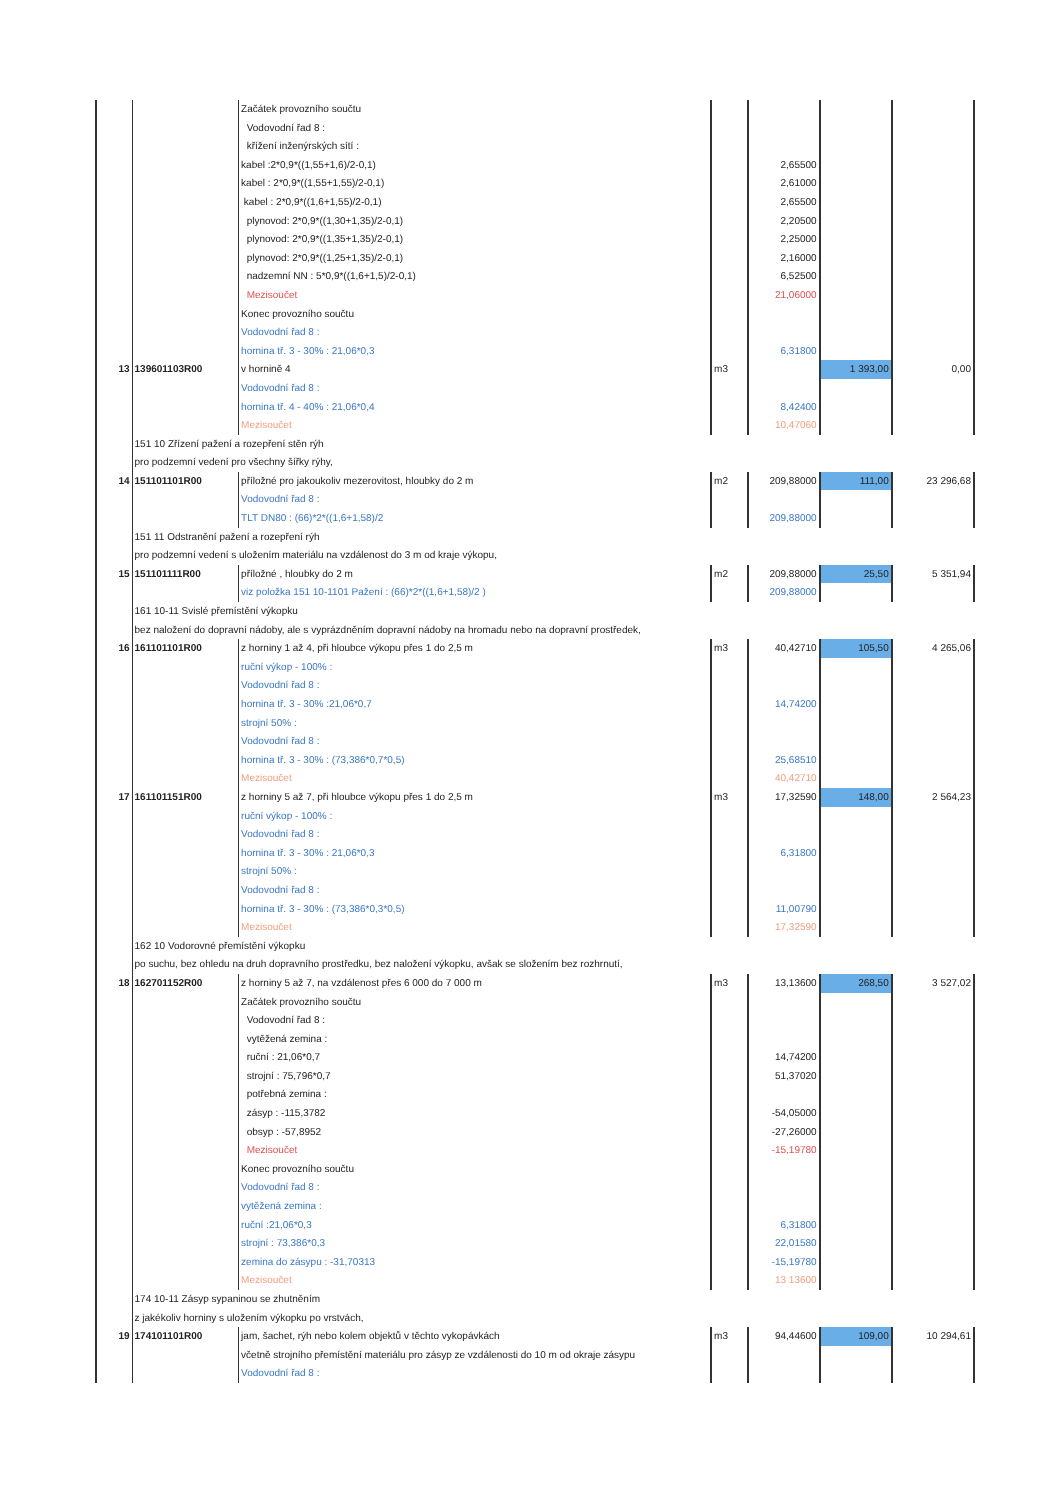| | | Začátek provozního součtu | | | | |
| | | Vodovodní řad 8 : | | | | |
| | | křížení inženýrských sítí : | | | | |
| | | kabel :2*0,9*((1,55+1,6)/2-0,1) | | 2,65500 | | |
| | | kabel : 2*0,9*((1,55+1,55)/2-0,1) | | 2,61000 | | |
| | | kabel : 2*0,9*((1,6+1,55)/2-0,1) | | 2,65500 | | |
| | | plynovod: 2*0,9*((1,30+1,35)/2-0,1) | | 2,20500 | | |
| | | plynovod: 2*0,9*((1,35+1,35)/2-0,1) | | 2,25000 | | |
| | | plynovod: 2*0,9*((1,25+1,35)/2-0,1) | | 2,16000 | | |
| | | nadzemní NN : 5*0,9*((1,6+1,5)/2-0,1) | | 6,52500 | | |
| | | Mezisoučet | | 21,06000 | | |
| | | Konec provozního součtu | | | | |
| | | Vodovodní řad 8 : | | | | |
| | | hornina tř. 3 - 30% : 21,06*0,3 | | 6,31800 | | |
| 13 | 139601103R00 | v hornině 4 | m3 | | 1 393,00 | 0,00 |
| | | Vodovodní řad 8 : | | | | |
| | | hornina tř. 4 - 40% : 21,06*0,4 | | 8,42400 | | |
| | | Mezisoučet | | 10,47060 | | |
| | 151 10 Zřízení pažení a rozepření stěn rýh | | | | | |
| | pro podzemní vedení pro všechny šířky rýhy, | | | | | |
| 14 | 151101101R00 | příložné pro jakoukoliv mezerovitost, hloubky do 2 m | m2 | 209,88000 | 111,00 | 23 296,68 |
| | | Vodovodní řad 8 : | | | | |
| | | TLT DN80 : (66)*2*((1,6+1,58)/2 | | 209,88000 | | |
| | 151 11 Odstranění pažení a rozepření rýh | | | | | |
| | pro podzemní vedení s uložením materiálu na vzdálenost do 3 m od kraje výkopu, | | | | | |
| 15 | 151101111R00 | příložné , hloubky do 2 m | m2 | 209,88000 | 25,50 | 5 351,94 |
| | | viz položka 151 10-1101 Pažení : (66)*2*((1,6+1,58)/2 ) | | 209,88000 | | |
| | 161 10-11 Svislé přemístění výkopku | | | | | |
| | bez naložení do dopravní nádoby, ale s vyprázdněním dopravní nádoby na hromadu nebo na dopravní prostředek, | | | | | |
| 16 | 161101101R00 | z horniny 1 až 4, při hloubce výkopu přes 1 do 2,5 m | m3 | 40,42710 | 105,50 | 4 265,06 |
| | | ruční výkop - 100% : | | | | |
| | | Vodovodní řad 8 : | | | | |
| | | hornina tř. 3 - 30% :21,06*0,7 | | 14,74200 | | |
| | | strojní 50% : | | | | |
| | | Vodovodní řad 8 : | | | | |
| | | hornina tř. 3 - 30% : (73,386*0,7*0,5) | | 25,68510 | | |
| | | Mezisoučet | | 40,42710 | | |
| 17 | 161101151R00 | z horniny 5 až 7, při hloubce výkopu přes 1 do 2,5 m | m3 | 17,32590 | 148,00 | 2 564,23 |
| | | ruční výkop - 100% : | | | | |
| | | Vodovodní řad 8 : | | | | |
| | | hornina tř. 3 - 30% : 21,06*0,3 | | 6,31800 | | |
| | | strojní 50% : | | | | |
| | | Vodovodní řad 8 : | | | | |
| | | hornina tř. 3 - 30% : (73,386*0,3*0,5) | | 11,00790 | | |
| | | Mezisoučet | | 17,32590 | | |
| | 162 10 Vodorovné přemístění výkopku | | | | | |
| | po suchu, bez ohledu na druh dopravního prostředku, bez naložení výkopku, avšak se složením bez rozhrnutí, | | | | | |
| 18 | 162701152R00 | z horniny 5 až 7, na vzdálenost přes 6 000 do 7 000 m | m3 | 13,13600 | 268,50 | 3 527,02 |
| | | Začátek provozního součtu | | | | |
| | | Vodovodní řad 8 : | | | | |
| | | vytěžená zemina : | | | | |
| | | ruční : 21,06*0,7 | | 14,74200 | | |
| | | strojní : 75,796*0,7 | | 51,37020 | | |
| | | potřebná zemina : | | | | |
| | | zásyp : -115,3782 | | -54,05000 | | |
| | | obsyp : -57,8952 | | -27,26000 | | |
| | | Mezisoučet | | -15,19780 | | |
| | | Konec provozního součtu | | | | |
| | | Vodovodní řad 8 : | | | | |
| | | vytěžená zemina : | | | | |
| | | ruční :21,06*0,3 | | 6,31800 | | |
| | | strojní : 73,386*0,3 | | 22,01580 | | |
| | | zemina do zásypu : -31,70313 | | -15,19780 | | |
| | | Mezisoučet | | 13 13600 | | |
| | 174 10-11 Zásyp sypaninou se zhutněním | | | | | |
| | z jakékoliv horniny s uložením výkopku po vrstvách, | | | | | |
| 19 | 174101101R00 | jam, šachet, rýh nebo kolem objektů v těchto vykopávkách | m3 | 94,44600 | 109,00 | 10 294,61 |
| | | včetně strojního přemístění materiálu pro zásyp ze vzdálenosti do 10 m od okraje zásypu | | | | |
| | | Vodovodní řad 8 : | | | | |